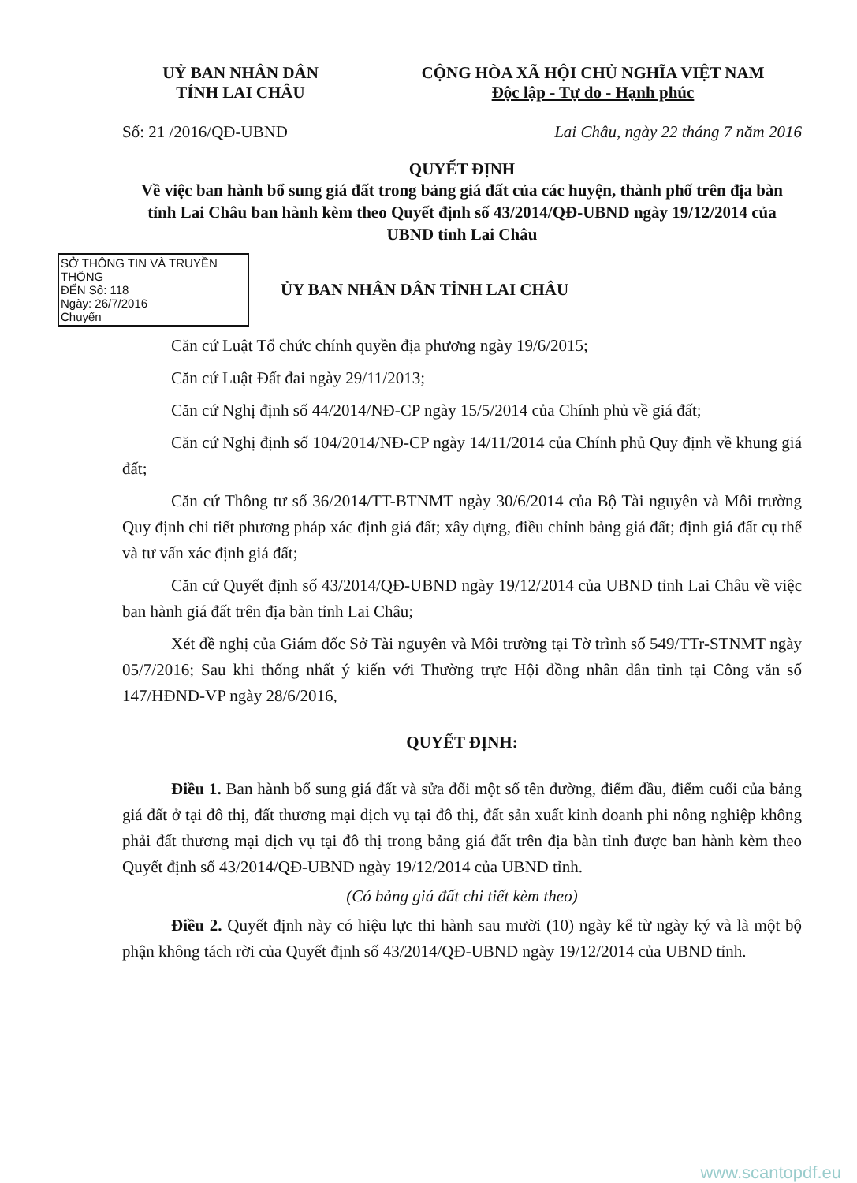UỶ BAN NHÂN DÂN
TỈNH LAI CHÂU
CỘNG HÒA XÃ HỘI CHỦ NGHĨA VIỆT NAM
Độc lập - Tự do - Hạnh phúc
Số: 21 /2016/QĐ-UBND Lai Châu, ngày 22 tháng 7 năm 2016
QUYẾT ĐỊNH
Về việc ban hành bổ sung giá đất trong bảng giá đất của các huyện, thành phố trên địa bàn tỉnh Lai Châu ban hành kèm theo Quyết định số 43/2014/QĐ-UBND ngày 19/12/2014 của UBND tỉnh Lai Châu
SỞ THÔNG TIN VÀ TRUYỀN THÔNG
ĐẾN Số: 118
Ngày: 26/7/2016
Chuyển
ỦY BAN NHÂN DÂN TỈNH LAI CHÂU
Căn cứ Luật Tổ chức chính quyền địa phương ngày 19/6/2015;
Căn cứ Luật Đất đai ngày 29/11/2013;
Căn cứ Nghị định số 44/2014/NĐ-CP ngày 15/5/2014 của Chính phủ về giá đất;
Căn cứ Nghị định số 104/2014/NĐ-CP ngày 14/11/2014 của Chính phủ Quy định về khung giá đất;
Căn cứ Thông tư số 36/2014/TT-BTNMT ngày 30/6/2014 của Bộ Tài nguyên và Môi trường Quy định chi tiết phương pháp xác định giá đất; xây dựng, điều chỉnh bảng giá đất; định giá đất cụ thể và tư vấn xác định giá đất;
Căn cứ Quyết định số 43/2014/QĐ-UBND ngày 19/12/2014 của UBND tỉnh Lai Châu về việc ban hành giá đất trên địa bàn tỉnh Lai Châu;
Xét đề nghị của Giám đốc Sở Tài nguyên và Môi trường tại Tờ trình số 549/TTr-STNMT ngày 05/7/2016; Sau khi thống nhất ý kiến với Thường trực Hội đồng nhân dân tỉnh tại Công văn số 147/HĐND-VP ngày 28/6/2016,
QUYẾT ĐỊNH:
Điều 1. Ban hành bổ sung giá đất và sửa đổi một số tên đường, điểm đầu, điểm cuối của bảng giá đất ở tại đô thị, đất thương mại dịch vụ tại đô thị, đất sản xuất kinh doanh phi nông nghiệp không phải đất thương mại dịch vụ tại đô thị trong bảng giá đất trên địa bàn tỉnh được ban hành kèm theo Quyết định số 43/2014/QĐ-UBND ngày 19/12/2014 của UBND tỉnh.
(Có bảng giá đất chi tiết kèm theo)
Điều 2. Quyết định này có hiệu lực thi hành sau mười (10) ngày kể từ ngày ký và là một bộ phận không tách rời của Quyết định số 43/2014/QĐ-UBND ngày 19/12/2014 của UBND tỉnh.
www.scantopdf.eu